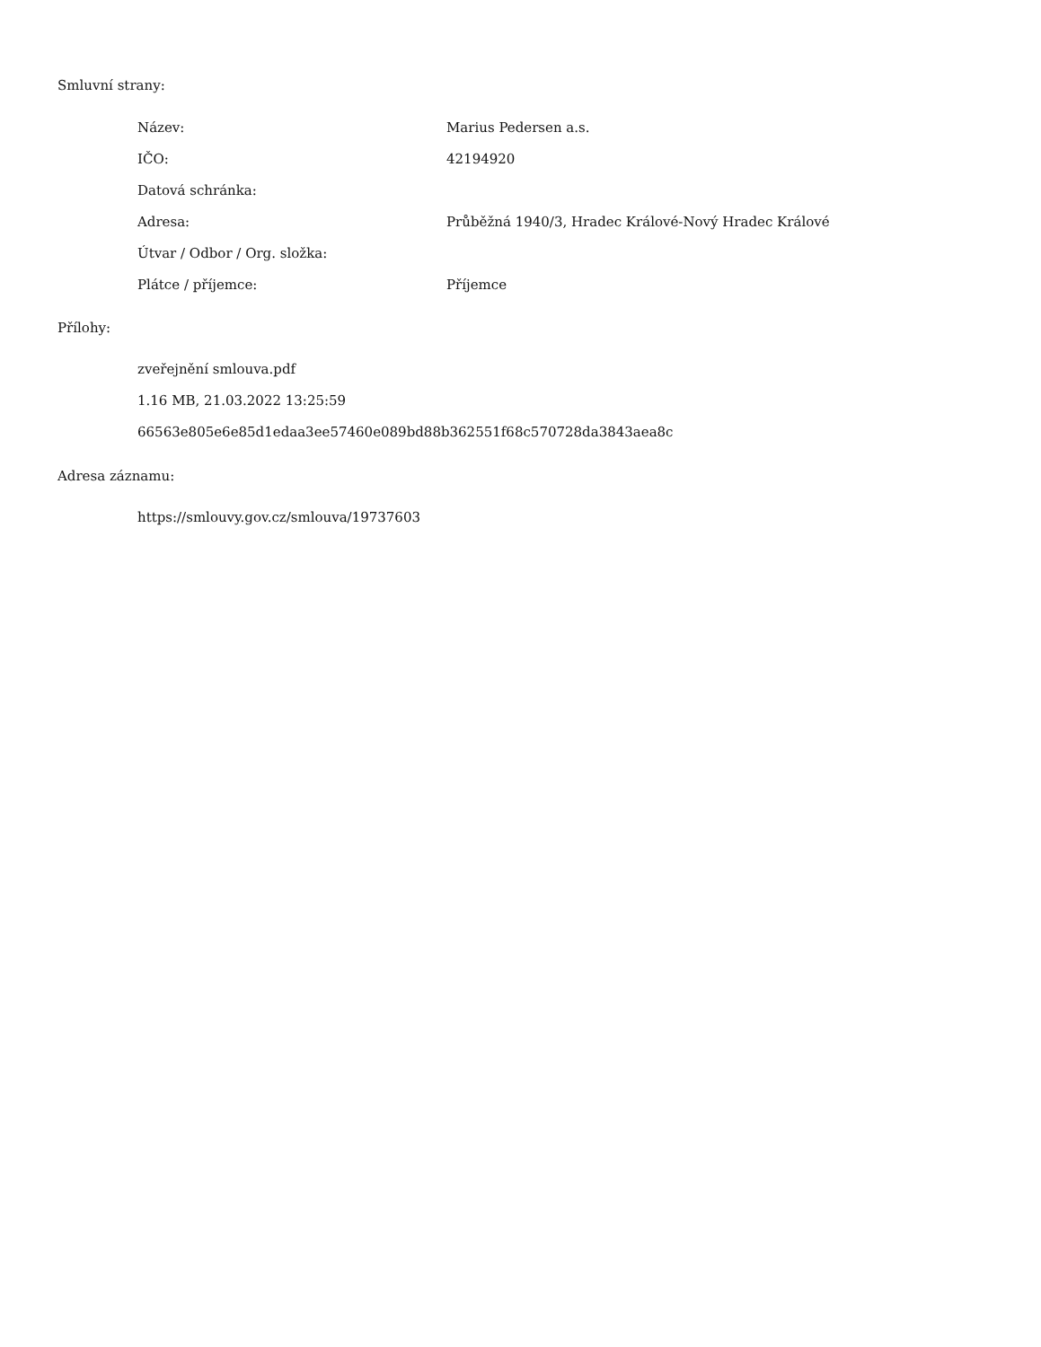Smluvní strany:
| Název: | Marius Pedersen a.s. |
| IČO: | 42194920 |
| Datová schránka: | |
| Adresa: | Průběžná 1940/3, Hradec Králové-Nový Hradec Králové |
| Útvar / Odbor / Org. složka: | |
| Plátce / příjemce: | Příjemce |
Přílohy:
zveřejnění smlouva.pdf
1.16 MB, 21.03.2022 13:25:59
66563e805e6e85d1edaa3ee57460e089bd88b362551f68c570728da3843aea8c
Adresa záznamu:
https://smlouvy.gov.cz/smlouva/19737603